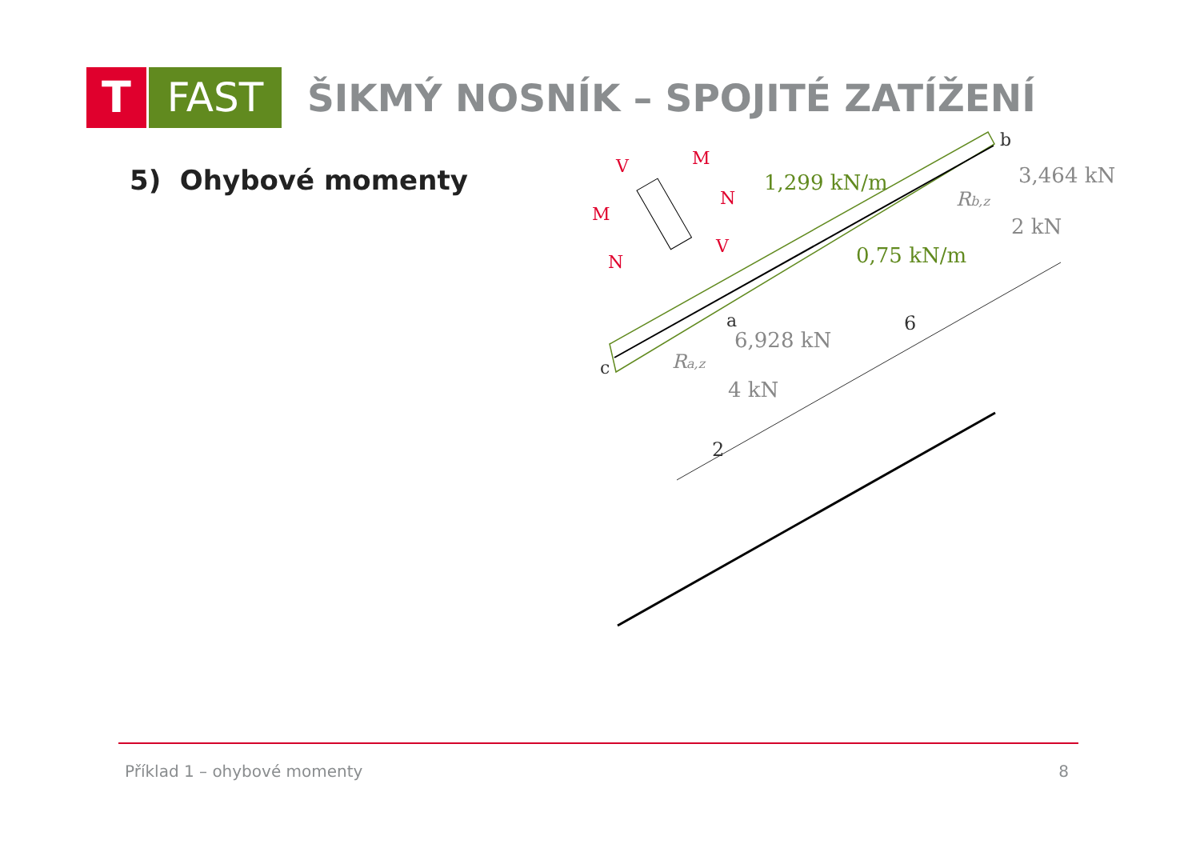T FAST
ŠIKMÝ NOSNÍK – SPOJITÉ ZATÍŽENÍ
5) Ohybové momenty
1,299 kN/m
0,75 kN/m
b
3,464 kN
Rb,z
2 kN
a
6,928 kN
Ra,z
4 kN
c
6
2
V
M
M
N
N
V
Příklad 1 – ohybové momenty 8